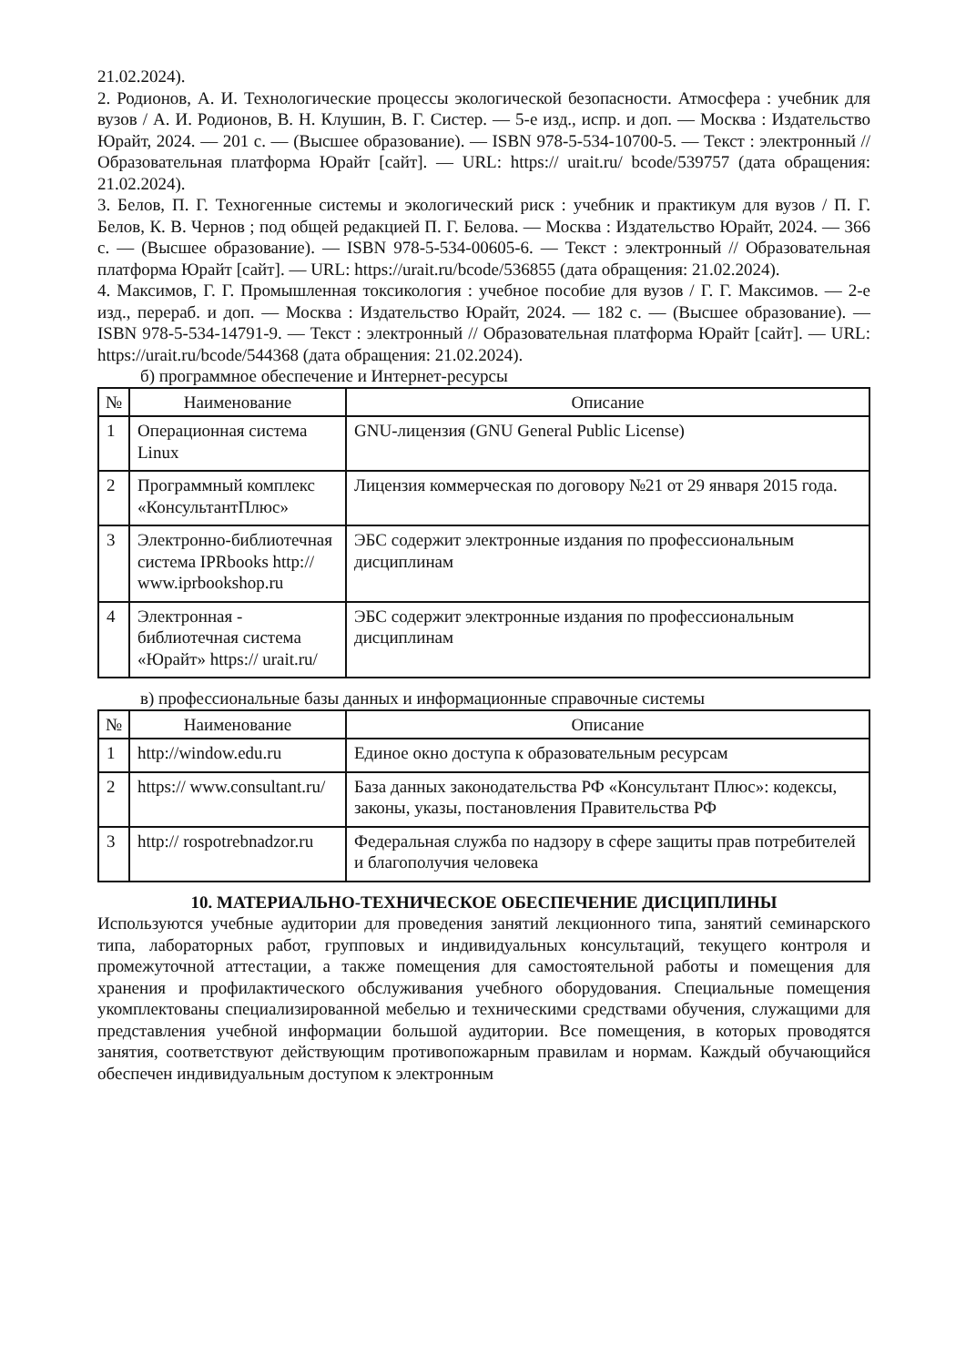21.02.2024).
2. Родионов, А. И. Технологические процессы экологической безопасности. Атмосфера : учебник для вузов / А. И. Родионов, В. Н. Клушин, В. Г. Систер. — 5-е изд., испр. и доп. — Москва : Издательство Юрайт, 2024. — 201 с. — (Высшее образование). — ISBN 978-5-534-10700-5. — Текст : электронный // Образовательная платформа Юрайт [сайт]. — URL: https:// urait.ru/ bcode/539757 (дата обращения: 21.02.2024).
3. Белов, П. Г. Техногенные системы и экологический риск : учебник и практикум для вузов / П. Г. Белов, К. В. Чернов ; под общей редакцией П. Г. Белова. — Москва : Издательство Юрайт, 2024. — 366 с. — (Высшее образование). — ISBN 978-5-534-00605-6. — Текст : электронный // Образовательная платформа Юрайт [сайт]. — URL: https://urait.ru/bcode/536855 (дата обращения: 21.02.2024).
4. Максимов, Г. Г. Промышленная токсикология : учебное пособие для вузов / Г. Г. Максимов. — 2-е изд., перераб. и доп. — Москва : Издательство Юрайт, 2024. — 182 с. — (Высшее образование). — ISBN 978-5-534-14791-9. — Текст : электронный // Образовательная платформа Юрайт [сайт]. — URL: https://urait.ru/bcode/544368 (дата обращения: 21.02.2024).
б) программное обеспечение и Интернет-ресурсы
| № | Наименование | Описание |
| --- | --- | --- |
| 1 | Операционная система Linux | GNU-лицензия (GNU General Public License) |
| 2 | Программный комплекс «КонсультантПлюс» | Лицензия коммерческая по договору №21 от 29 января 2015 года. |
| 3 | Электронно-библиотечная система IPRbooks http:// www.iprbookshop.ru | ЭБС содержит электронные издания по профессиональным дисциплинам |
| 4 | Электронная - библиотечная система «Юрайт» https:// urait.ru/ | ЭБС содержит электронные издания по профессиональным дисциплинам |
в) профессиональные базы данных и информационные справочные системы
| № | Наименование | Описание |
| --- | --- | --- |
| 1 | http://window.edu.ru | Единое окно доступа к образовательным ресурсам |
| 2 | https:// www.consultant.ru/ | База данных законодательства РФ «Консультант Плюс»: кодексы, законы, указы, постановления Правительства РФ |
| 3 | http:// rospotrebnadzor.ru | Федеральная служба по надзору в сфере защиты прав потребителей и благополучия человека |
10. МАТЕРИАЛЬНО-ТЕХНИЧЕСКОЕ ОБЕСПЕЧЕНИЕ ДИСЦИПЛИНЫ
Используются учебные аудитории для проведения занятий лекционного типа, занятий семинарского типа, лабораторных работ, групповых и индивидуальных консультаций, текущего контроля и промежуточной аттестации, а также помещения для самостоятельной работы и помещения для хранения и профилактического обслуживания учебного оборудования. Специальные помещения укомплектованы специализированной мебелью и техническими средствами обучения, служащими для представления учебной информации большой аудитории. Все помещения, в которых проводятся занятия, соответствуют действующим противопожарным правилам и нормам. Каждый обучающийся обеспечен индивидуальным доступом к электронным